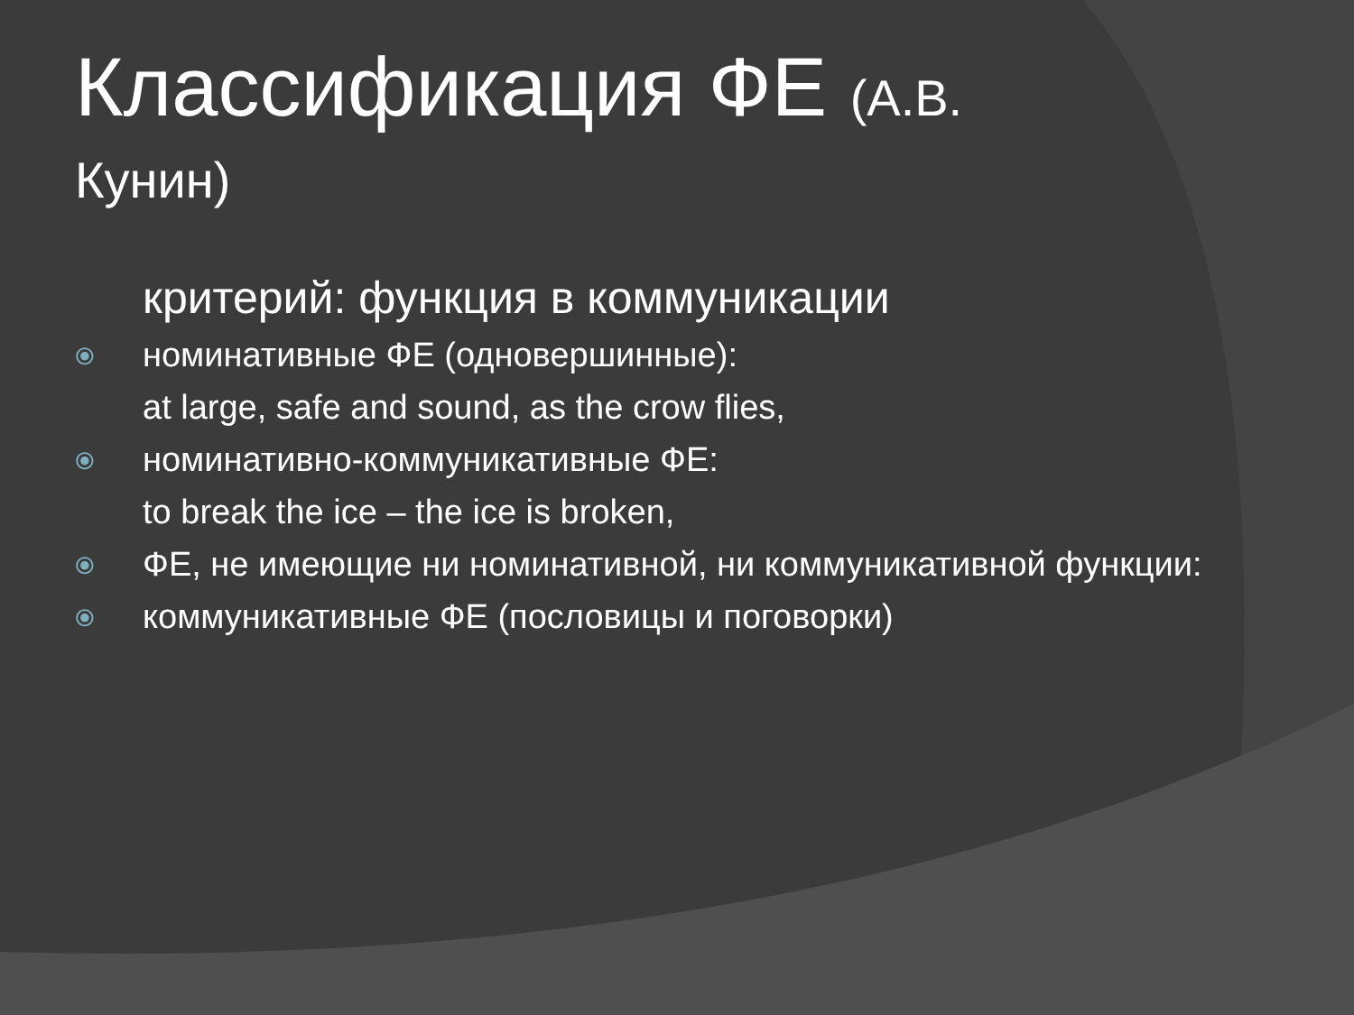Классификация ФЕ (А.В.
Кунин)
критерий: функция в коммуникации
⦿ номинативные ФЕ (одновершинные):
at large, safe and sound, as the crow flies,
⦿ номинативно-коммуникативные ФЕ:
to break the ice – the ice is broken,
⦿ ФЕ, не имеющие ни номинативной, ни коммуникативной функции:
⦿ коммуникативные ФЕ (пословицы и поговорки)